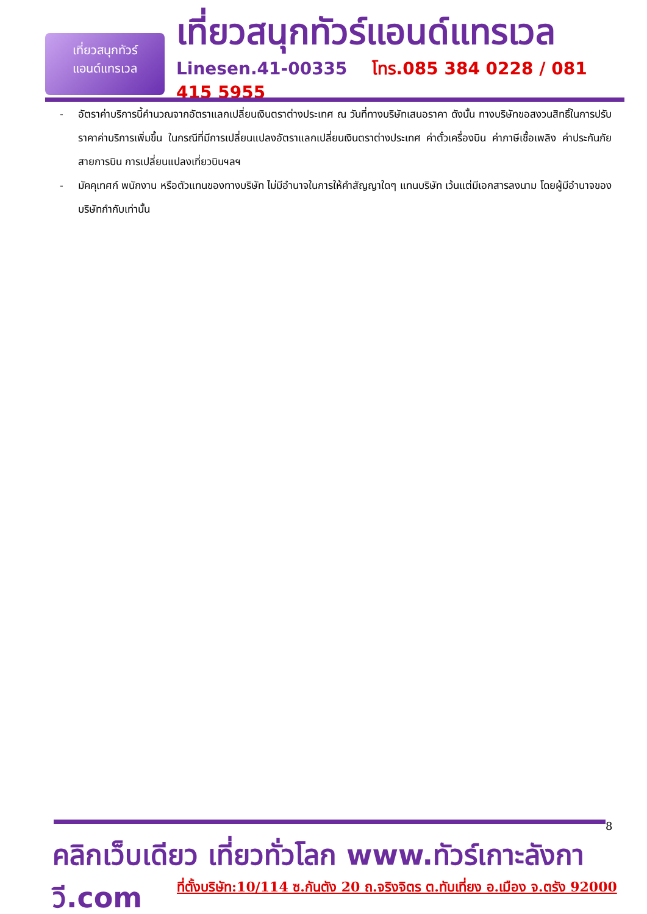เที่ยวสนุกทัวร์
แอนด์แทรเวล
เที่ยวสนุกทัวร์แอนด์แทรเวล
Linesen.41-00335 โทร.085 384 0228 / 081 415 5955
- อัตราค่าบริการนี้คำนวณจากอัตราแลกเปลี่ยนเงินตราต่างประเทศ ณ วันที่ทางบริษัทเสนอราคา ดังนั้น ทางบริษัทขอสงวนสิทธิ์ในการปรับราคาค่าบริการเพิ่มขึ้น ในกรณีที่มีการเปลี่ยนแปลงอัตราแลกเปลี่ยนเงินตราต่างประเทศ ค่าตั๋วเครื่องบิน ค่าภาษีเชื้อเพลิง ค่าประกันภัยสายการบิน การเปลี่ยนแปลงเที่ยวบินฯลฯ
- มัคคุเทศก์ พนักงาน หรือตัวแทนของทางบริษัท ไม่มีอำนาจในการให้คำสัญญาใดๆ แทนบริษัท เว้นแต่มีเอกสารลงนาม โดยผู้มีอำนาจของบริษัทกำกับเท่านั้น
8
คลิกเว็บเดียว เที่ยวทั่วโลก www.ทัวร์เกาะลังกาวี.com
ที่ตั้งบริษัท:10/114 ซ.กันตัง 20 ถ.จริงจิตร ต.ทับเที่ยง อ.เมือง จ.ตรัง 92000